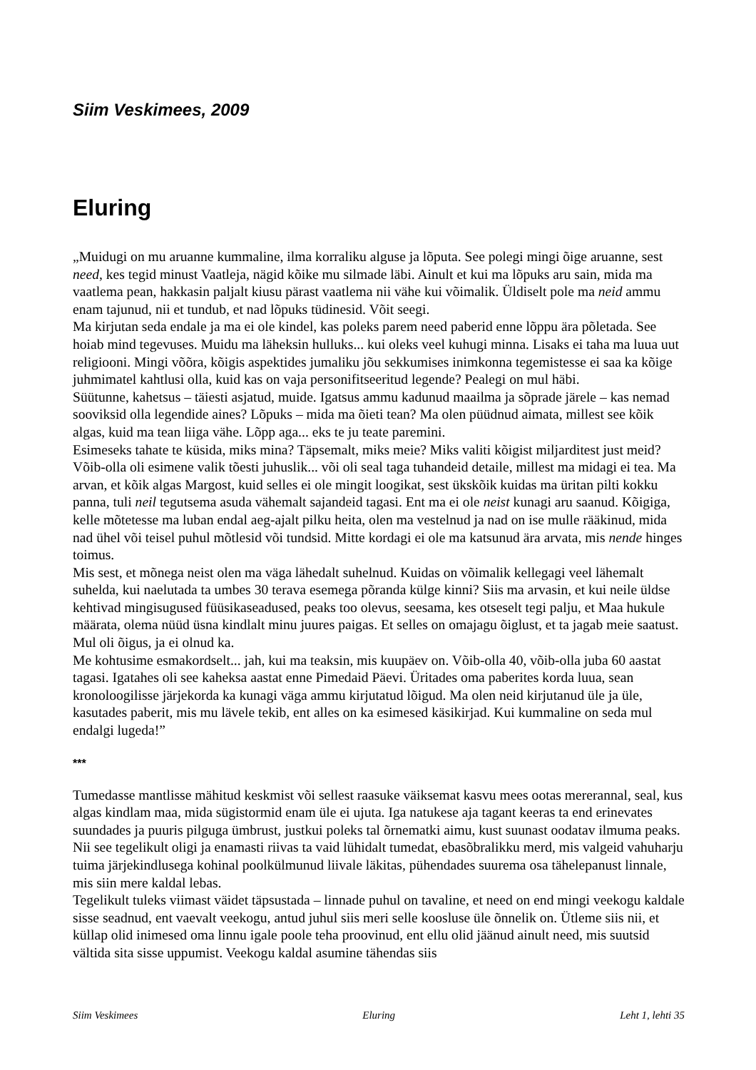Siim Veskimees, 2009
Eluring
„Muidugi on mu aruanne kummaline, ilma korraliku alguse ja lõputa. See polegi mingi õige aruanne, sest need, kes tegid minust Vaatleja, nägid kõike mu silmade läbi. Ainult et kui ma lõpuks aru sain, mida ma vaatlema pean, hakkasin paljalt kiusu pärast vaatlema nii vähe kui võimalik. Üldiselt pole ma neid ammu enam tajunud, nii et tundub, et nad lõpuks tüdinesid. Võit seegi.
Ma kirjutan seda endale ja ma ei ole kindel, kas poleks parem need paberid enne lõppu ära põletada. See hoiab mind tegevuses. Muidu ma läheksin hulluks... kui oleks veel kuhugi minna. Lisaks ei taha ma luua uut religiooni. Mingi võõra, kõigis aspektides jumaliku jõu sekkumises inimkonna tegemistesse ei saa ka kõige juhmimatel kahtlusi olla, kuid kas on vaja personifitseeritud legende? Pealegi on mul häbi.
Süütunne, kahetsus – täiesti asjatud, muide. Igatsus ammu kadunud maailma ja sõprade järele – kas nemad sooviksid olla legendide aines? Lõpuks – mida ma õieti tean? Ma olen püüdnud aimata, millest see kõik algas, kuid ma tean liiga vähe. Lõpp aga... eks te ju teate paremini.
Esimeseks tahate te küsida, miks mina? Täpsemalt, miks meie? Miks valiti kõigist miljarditest just meid? Võib-olla oli esimene valik tõesti juhuslik... või oli seal taga tuhandeid detaile, millest ma midagi ei tea. Ma arvan, et kõik algas Margost, kuid selles ei ole mingit loogikat, sest ükskõik kuidas ma üritan pilti kokku panna, tuli neil tegutsema asuda vähemalt sajandeid tagasi. Ent ma ei ole neist kunagi aru saanud. Kõigiga, kelle mõtetesse ma luban endal aeg-ajalt pilku heita, olen ma vestelnud ja nad on ise mulle rääkinud, mida nad ühel või teisel puhul mõtlesid või tundsid. Mitte kordagi ei ole ma katsunud ära arvata, mis nende hinges toimus.
Mis sest, et mõnega neist olen ma väga lähedalt suhelnud. Kuidas on võimalik kellegagi veel lähemalt suhelda, kui naelutada ta umbes 30 terava esemega põranda külge kinni? Siis ma arvasin, et kui neile üldse kehtivad mingisugused füüsikaseadused, peaks too olevus, seesama, kes otseselt tegi palju, et Maa hukule määrata, olema nüüd üsna kindlalt minu juures paigas. Et selles on omajagu õiglust, et ta jagab meie saatust. Mul oli õigus, ja ei olnud ka.
Me kohtusime esmakordselt... jah, kui ma teaksin, mis kuupäev on. Võib-olla 40, võib-olla juba 60 aastat tagasi. Igatahes oli see kaheksa aastat enne Pimedaid Päevi. Üritades oma paberites korda luua, sean kronoloogilisse järjekorda ka kunagi väga ammu kirjutatud lõigud. Ma olen neid kirjutanud üle ja üle, kasutades paberit, mis mu lävele tekib, ent alles on ka esimesed käsikirjad. Kui kummaline on seda mul endalgi lugeda!”
***
Tumedasse mantlisse mähitud keskmist või sellest raasuke väiksemat kasvu mees ootas mererannal, seal, kus algas kindlam maa, mida sügistormid enam üle ei ujuta. Iga natukese aja tagant keeras ta end erinevates suundades ja puuris pilguga ümbrust, justkui poleks tal õrnematki aimu, kust suunast oodatav ilmuma peaks. Nii see tegelikult oligi ja enamasti riivas ta vaid lühidalt tumedat, ebasõbralikku merd, mis valgeid vahuharju tuima järjekindlusega kohinal poolkülmunud liivale läkitas, pühendades suurema osa tähelepanust linnale, mis siin mere kaldal lebas.
Tegelikult tuleks viimast väidet täpsustada – linnade puhul on tavaline, et need on end mingi veekogu kaldale sisse seadnud, ent vaevalt veekogu, antud juhul siis meri selle koosluse üle õnnelik on. Ütleme siis nii, et küllap olid inimesed oma linnu igale poole teha proovinud, ent ellu olid jäänud ainult need, mis suutsid vältida sita sisse uppumist. Veekogu kaldal asumine tähendas siis
Siim Veskimees Eluring Leht 1, lehti 35